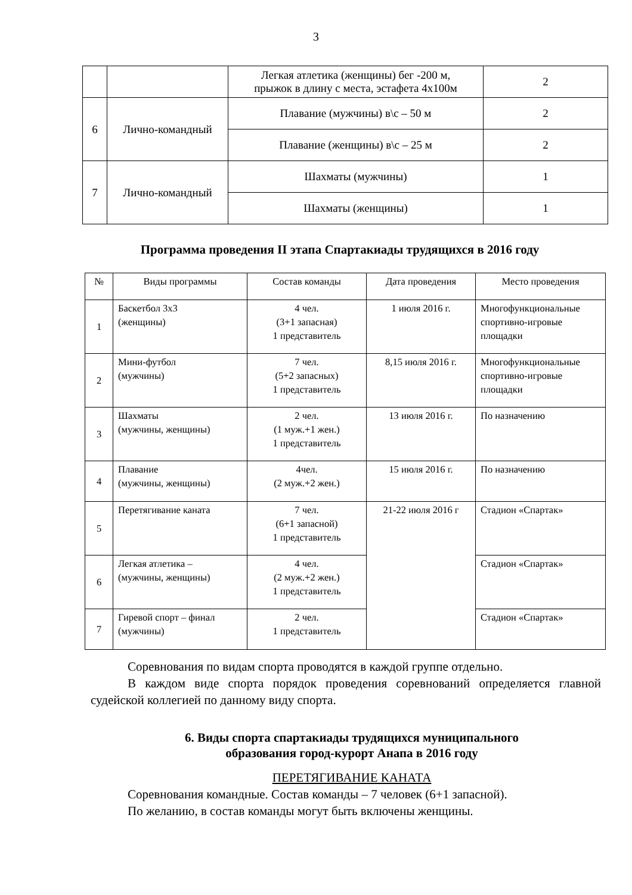3
| | | Легкая атлетика (женщины) бег -200 м, прыжок в длину с места, эстафета 4х100м | 2 |
| 6 | Лично-командный | Плавание (мужчины) в\с – 50 м | 2 |
| | | Плавание (женщины) в\с – 25 м | 2 |
| 7 | Лично-командный | Шахматы (мужчины) | 1 |
| | | Шахматы (женщины) | 1 |
Программа проведения II этапа Спартакиады трудящихся в 2016 году
| № | Виды программы | Состав команды | Дата проведения | Место проведения |
| --- | --- | --- | --- | --- |
| 1 | Баскетбол 3х3 (женщины) | 4 чел. (3+1 запасная) 1 представитель | 1 июля 2016 г. | Многофункциональные спортивно-игровые площадки |
| 2 | Мини-футбол (мужчины) | 7 чел. (5+2 запасных) 1 представитель | 8,15 июля 2016 г. | Многофункциональные спортивно-игровые площадки |
| 3 | Шахматы (мужчины, женщины) | 2 чел. (1 муж.+1 жен.) 1 представитель | 13 июля 2016 г. | По назначению |
| 4 | Плавание (мужчины, женщины) | 4чел. (2 муж.+2 жен.) | 15 июля 2016 г. | По назначению |
| 5 | Перетягивание каната | 7 чел. (6+1 запасной) 1 представитель | 21-22 июля 2016 г | Стадион «Спартак» |
| 6 | Легкая атлетика – (мужчины, женщины) | 4 чел. (2 муж.+2 жен.) 1 представитель | | Стадион «Спартак» |
| 7 | Гиревой спорт – финал (мужчины) | 2 чел. 1 представитель | | Стадион «Спартак» |
Соревнования по видам спорта проводятся в каждой группе отдельно.
В каждом виде спорта порядок проведения соревнований определяется главной судейской коллегией по данному виду спорта.
6. Виды спорта спартакиады трудящихся муниципального
образования город-курорт Анапа в 2016 году
ПЕРЕТЯГИВАНИЕ КАНАТА
Соревнования командные. Состав команды – 7 человек (6+1 запасной).
По желанию, в состав команды могут быть включены женщины.